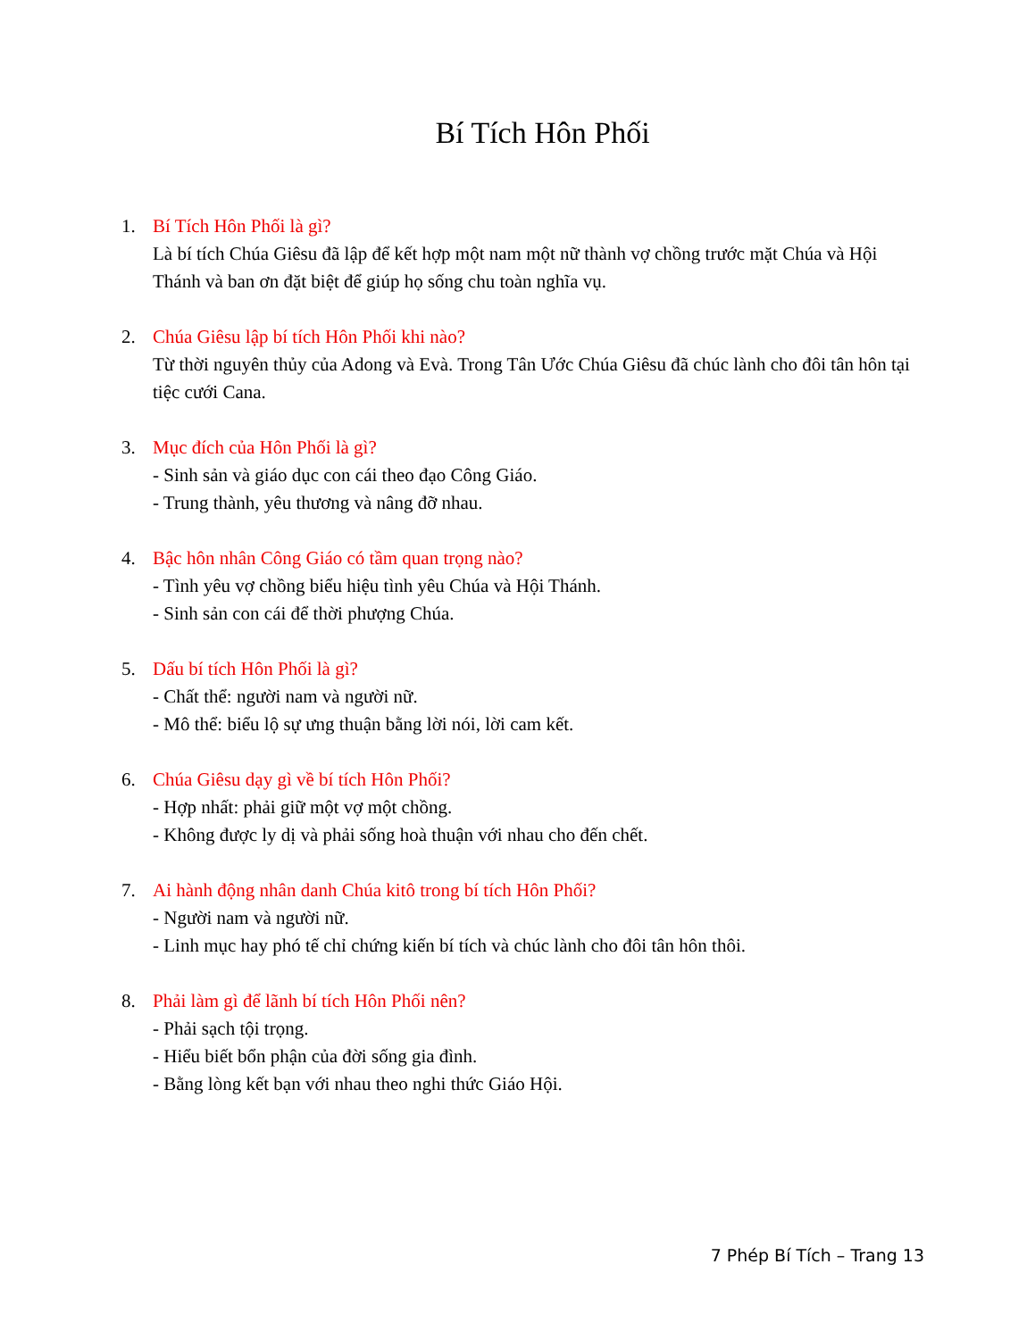Bí Tích Hôn Phối
1. Bí Tích Hôn Phối là gì?
Là bí tích Chúa Giêsu đã lập để kết hợp một nam một nữ thành vợ chồng trước mặt Chúa và Hội Thánh và ban ơn đặt biệt để giúp họ sống chu toàn nghĩa vụ.
2. Chúa Giêsu lập bí tích Hôn Phối khi nào?
Từ thời nguyên thủy của Adong và Evà. Trong Tân Ước Chúa Giêsu đã chúc lành cho đôi tân hôn tại tiệc cưới Cana.
3. Mục đích của Hôn Phối là gì?
- Sinh sản và giáo dục con cái theo đạo Công Giáo.
- Trung thành, yêu thương và nâng đỡ nhau.
4. Bậc hôn nhân Công Giáo có tầm quan trọng nào?
- Tình yêu vợ chồng biểu hiệu tình yêu Chúa và Hội Thánh.
- Sinh sản con cái để thời phượng Chúa.
5. Dấu bí tích Hôn Phối là gì?
- Chất thể: người nam và người nữ.
- Mô thể: biểu lộ sự ưng thuận bằng lời nói, lời cam kết.
6. Chúa Giêsu dạy gì về bí tích Hôn Phối?
- Hợp nhất: phải giữ một vợ một chồng.
- Không được ly dị và phải sống hoà thuận với nhau cho đến chết.
7. Ai hành động nhân danh Chúa kitô trong bí tích Hôn Phối?
- Người nam và người nữ.
- Linh mục hay phó tế chỉ chứng kiến bí tích và chúc lành cho đôi tân hôn thôi.
8. Phải làm gì để lãnh bí tích Hôn Phối nên?
- Phải sạch tội trọng.
- Hiểu biết bổn phận của đời sống gia đình.
- Bằng lòng kết bạn với nhau theo nghi thức Giáo Hội.
7 Phép Bí Tích – Trang 13